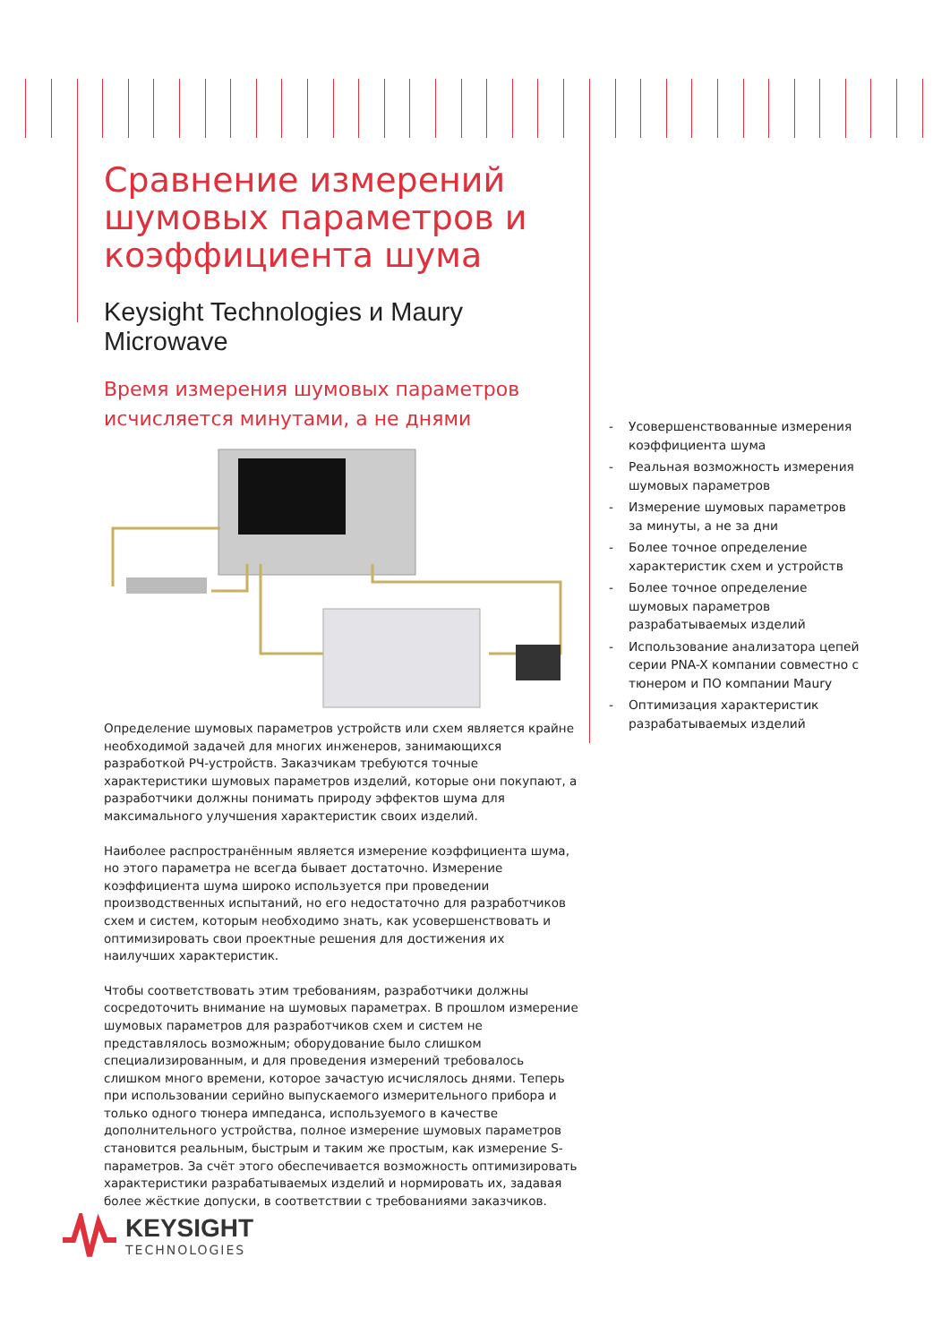Сравнение измерений шумовых параметров и коэффициента шума
Keysight Technologies и Maury Microwave
Время измерения шумовых параметров исчисляется минутами, а не днями
Определение шумовых параметров устройств или схем является крайне необходимой задачей для многих инженеров, занимающихся разработкой РЧ-устройств. Заказчикам требуются точные характеристики шумовых параметров изделий, которые они покупают, а разработчики должны понимать природу эффектов шума для максимального улучшения характеристик своих изделий.
Наиболее распространённым является измерение коэффициента шума, но этого параметра не всегда бывает достаточно. Измерение коэффициента шума широко используется при проведении производственных испытаний, но его недостаточно для разработчиков схем и систем, которым необходимо знать, как усовершенствовать и оптимизировать свои проектные решения для достижения их наилучших характеристик.
Чтобы соответствовать этим требованиям, разработчики должны сосредоточить внимание на шумовых параметрах. В прошлом измерение шумовых параметров для разработчиков схем и систем не представлялось возможным; оборудование было слишком специализированным, и для проведения измерений требовалось слишком много времени, которое зачастую исчислялось днями. Теперь при использовании серийно выпускаемого измерительного прибора и только одного тюнера импеданса, используемого в качестве дополнительного устройства, полное измерение шумовых параметров становится реальным, быстрым и таким же простым, как измерение S-параметров. За счёт этого обеспечивается возможность оптимизировать характеристики разрабатываемых изделий и нормировать их, задавая более жёсткие допуски, в соответствии с требованиями заказчиков.
- Усовершенствованные измерения коэффициента шума
- Реальная возможность измерения шумовых параметров
- Измерение шумовых параметров за минуты, а не за дни
- Более точное определение характеристик схем и устройств
- Более точное определение шумовых параметров разрабатываемых изделий
- Использование анализатора цепей серии PNA-X компании совместно с тюнером и ПО компании Maury
- Оптимизация характеристик разрабатываемых изделий
KEYSIGHT
TECHNOLOGIES